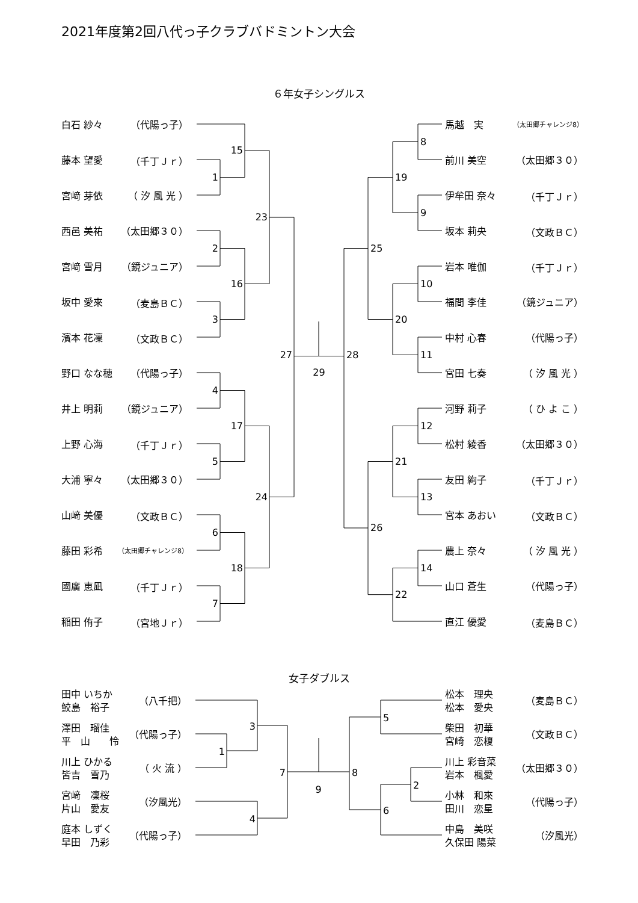2021年度第2回八代っ子クラブバドミントン大会
６年女子シングルス
白石 紗々 （代陽っ子）
藤本 望愛 （千丁Ｊｒ）
宮﨑 芽依 （ 汐 風 光 ）
西邑 美祐 （太田郷３０）
宮﨑 雪月 （鏡ジュニア）
坂中 愛來 （麦島ＢＣ）
濱本 花凜 （文政ＢＣ）
野口 なな穂 （代陽っ子）
井上 明莉 （鏡ジュニア）
上野 心海 （千丁Ｊｒ）
大浦 寧々 （太田郷３０）
山﨑 美優 （文政ＢＣ）
藤田 彩希 （太田郷チャレンジ8）
國廣 恵凪 （千丁Ｊｒ）
稲田 侑子 （宮地Ｊｒ）
1
2
3
4
5
6
7
15
16
17
18
23
24
27
29
28
25
26
19
20
21
22
8
9
10
11
12
13
14
馬越　実 （太田郷チャレンジ8）
前川 美空 （太田郷３０）
伊牟田 奈々 （千丁Ｊｒ）
坂本 莉央 （文政ＢＣ）
岩本 唯伽 （千丁Ｊｒ）
福間 李佳 （鏡ジュニア）
中村 心春 （代陽っ子）
宮田 七奏 （ 汐 風 光 ）
河野 莉子 （ ひ よ こ ）
松村 綾香 （太田郷３０）
友田 絢子 （千丁Ｊｒ）
宮本 あおい （文政ＢＣ）
農上 奈々 （ 汐 風 光 ）
山口 蒼生 （代陽っ子）
直江 優愛 （麦島ＢＣ）
女子ダブルス
田中 いちか
鮫島　裕子 （八千把）
澤田　瑠佳
平　山　　怜 （代陽っ子）
川上 ひかる
皆吉　雪乃 （ 火 流 ）
宮﨑　凜桜
片山　愛友 （汐風光）
庭本 しずく
早田　乃彩 （代陽っ子）
1
3
4
7
9
8
5
6
2
松本　理央
松本　愛央 （麦島ＢＣ）
柴田　初華
宮崎　恋榎 （文政ＢＣ）
川上 彩音菜
岩本　楓愛 （太田郷３０）
小林　和來
田川　恋星 （代陽っ子）
中島　美咲
久保田 陽菜 （汐風光）